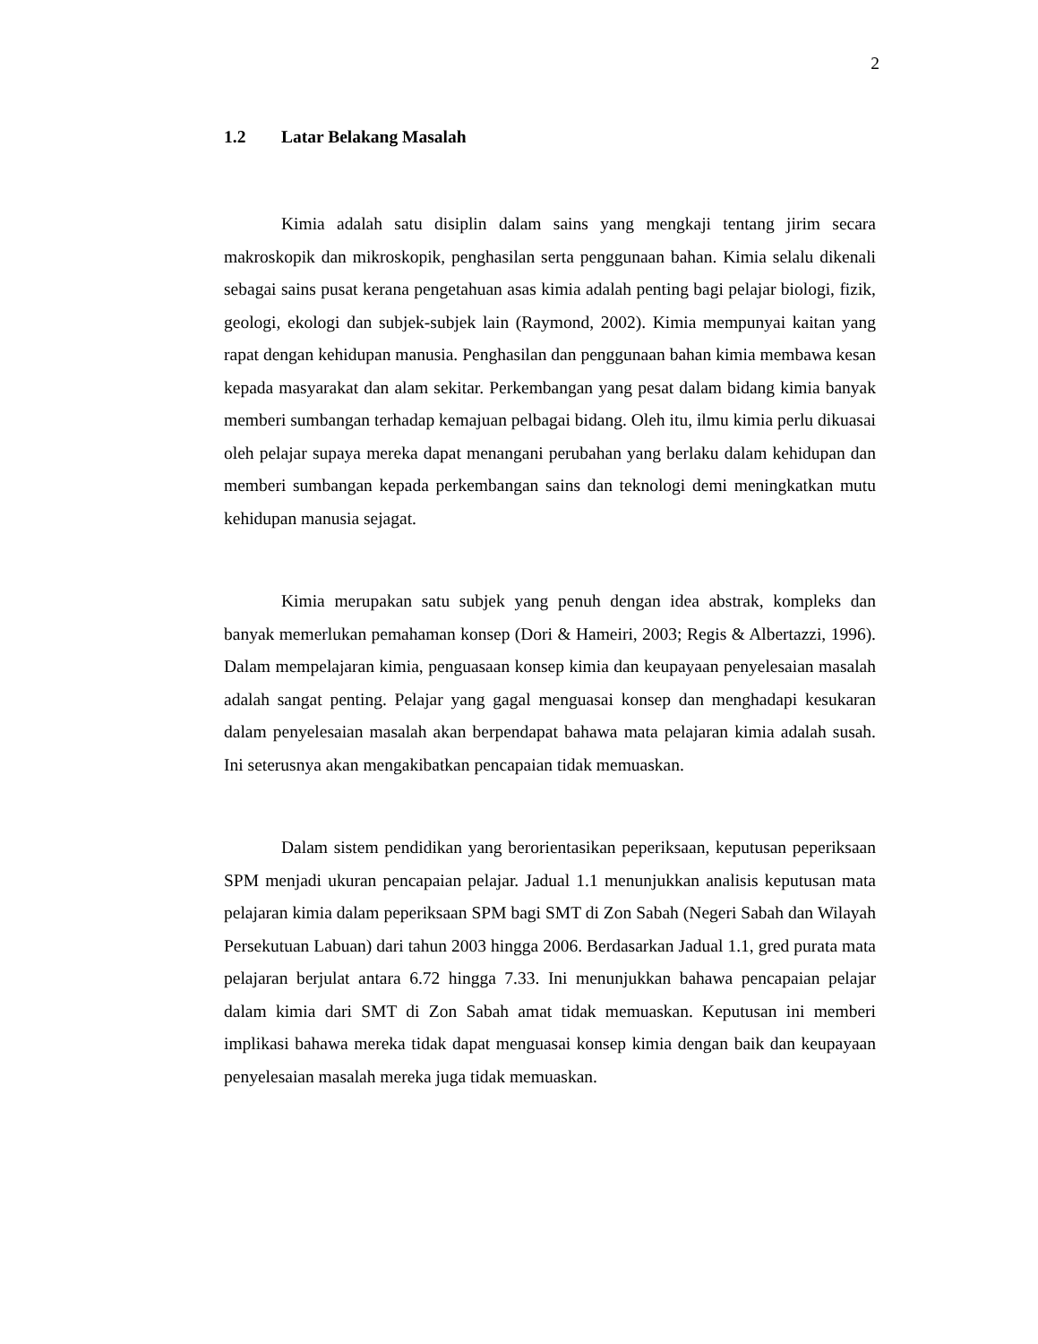2
1.2 Latar Belakang Masalah
Kimia adalah satu disiplin dalam sains yang mengkaji tentang jirim secara makroskopik dan mikroskopik, penghasilan serta penggunaan bahan. Kimia selalu dikenali sebagai sains pusat kerana pengetahuan asas kimia adalah penting bagi pelajar biologi, fizik, geologi, ekologi dan subjek-subjek lain (Raymond, 2002). Kimia mempunyai kaitan yang rapat dengan kehidupan manusia. Penghasilan dan penggunaan bahan kimia membawa kesan kepada masyarakat dan alam sekitar. Perkembangan yang pesat dalam bidang kimia banyak memberi sumbangan terhadap kemajuan pelbagai bidang. Oleh itu, ilmu kimia perlu dikuasai oleh pelajar supaya mereka dapat menangani perubahan yang berlaku dalam kehidupan dan memberi sumbangan kepada perkembangan sains dan teknologi demi meningkatkan mutu kehidupan manusia sejagat.
Kimia merupakan satu subjek yang penuh dengan idea abstrak, kompleks dan banyak memerlukan pemahaman konsep (Dori & Hameiri, 2003; Regis & Albertazzi, 1996). Dalam mempelajaran kimia, penguasaan konsep kimia dan keupayaan penyelesaian masalah adalah sangat penting. Pelajar yang gagal menguasai konsep dan menghadapi kesukaran dalam penyelesaian masalah akan berpendapat bahawa mata pelajaran kimia adalah susah. Ini seterusnya akan mengakibatkan pencapaian tidak memuaskan.
Dalam sistem pendidikan yang berorientasikan peperiksaan, keputusan peperiksaan SPM menjadi ukuran pencapaian pelajar. Jadual 1.1 menunjukkan analisis keputusan mata pelajaran kimia dalam peperiksaan SPM bagi SMT di Zon Sabah (Negeri Sabah dan Wilayah Persekutuan Labuan) dari tahun 2003 hingga 2006. Berdasarkan Jadual 1.1, gred purata mata pelajaran berjulat antara 6.72 hingga 7.33. Ini menunjukkan bahawa pencapaian pelajar dalam kimia dari SMT di Zon Sabah amat tidak memuaskan. Keputusan ini memberi implikasi bahawa mereka tidak dapat menguasai konsep kimia dengan baik dan keupayaan penyelesaian masalah mereka juga tidak memuaskan.